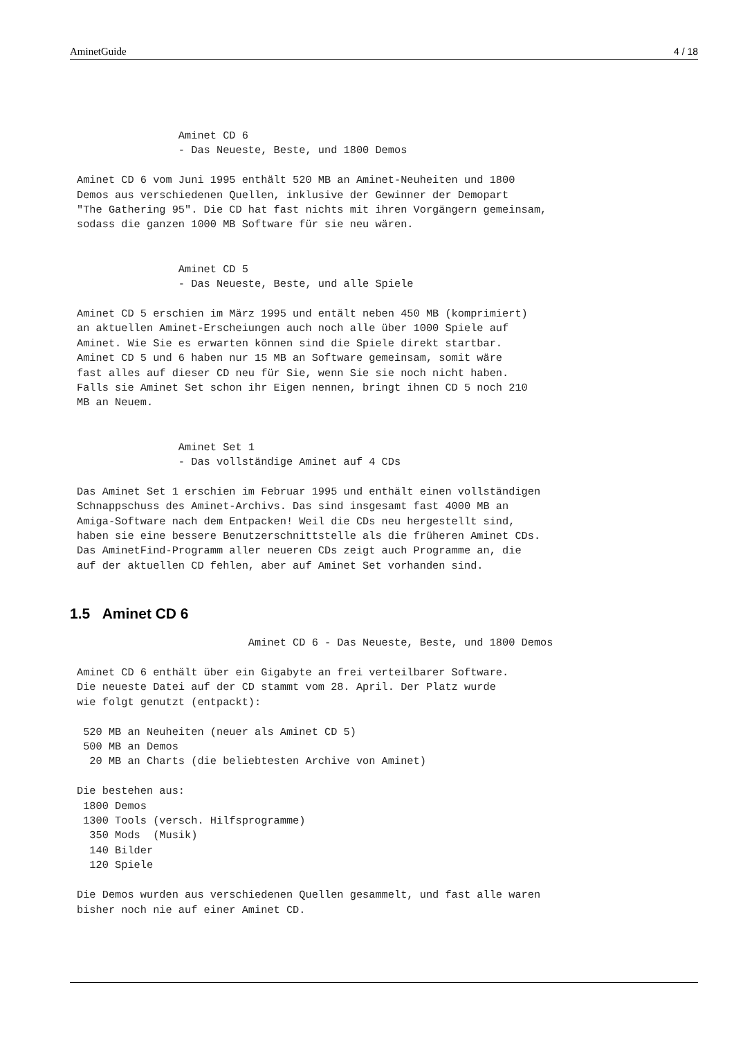AminetGuide 4 / 18
                Aminet CD 6
                - Das Neueste, Beste, und 1800 Demos

Aminet CD 6 vom Juni 1995 enthält 520 MB an Aminet-Neuheiten und 1800
Demos aus verschiedenen Quellen, inklusive der Gewinner der Demopart
"The Gathering 95". Die CD hat fast nichts mit ihren Vorgängern gemeinsam,
sodass die ganzen 1000 MB Software für sie neu wären.


                Aminet CD 5
                - Das Neueste, Beste, und alle Spiele

Aminet CD 5 erschien im März 1995 und entält neben 450 MB (komprimiert)
an aktuellen Aminet-Erscheiungen auch noch alle über 1000 Spiele auf
Aminet. Wie Sie es erwarten können sind die Spiele direkt startbar.
Aminet CD 5 und 6 haben nur 15 MB an Software gemeinsam, somit wäre
fast alles auf dieser CD neu für Sie, wenn Sie sie noch nicht haben.
Falls sie Aminet Set schon ihr Eigen nennen, bringt ihnen CD 5 noch 210
MB an Neuem.


                Aminet Set 1
                - Das vollständige Aminet auf 4 CDs

Das Aminet Set 1 erschien im Februar 1995 und enthält einen vollständigen
Schnappschuss des Aminet-Archivs. Das sind insgesamt fast 4000 MB an
Amiga-Software nach dem Entpacken! Weil die CDs neu hergestellt sind,
haben sie eine bessere Benutzerschnittstelle als die früheren Aminet CDs.
Das AminetFind-Programm aller neueren CDs zeigt auch Programme an, die
auf der aktuellen CD fehlen, aber auf Aminet Set vorhanden sind.
1.5 Aminet CD 6
                           Aminet CD 6 - Das Neueste, Beste, und 1800 Demos

Aminet CD 6 enthält über ein Gigabyte an frei verteilbarer Software.
Die neueste Datei auf der CD stammt vom 28. April. Der Platz wurde
wie folgt genutzt (entpackt):

 520 MB an Neuheiten (neuer als Aminet CD 5)
 500 MB an Demos
  20 MB an Charts (die beliebtesten Archive von Aminet)

Die bestehen aus:
 1800 Demos
 1300 Tools (versch. Hilfsprogramme)
  350 Mods  (Musik)
  140 Bilder
  120 Spiele

Die Demos wurden aus verschiedenen Quellen gesammelt, und fast alle waren
bisher noch nie auf einer Aminet CD.